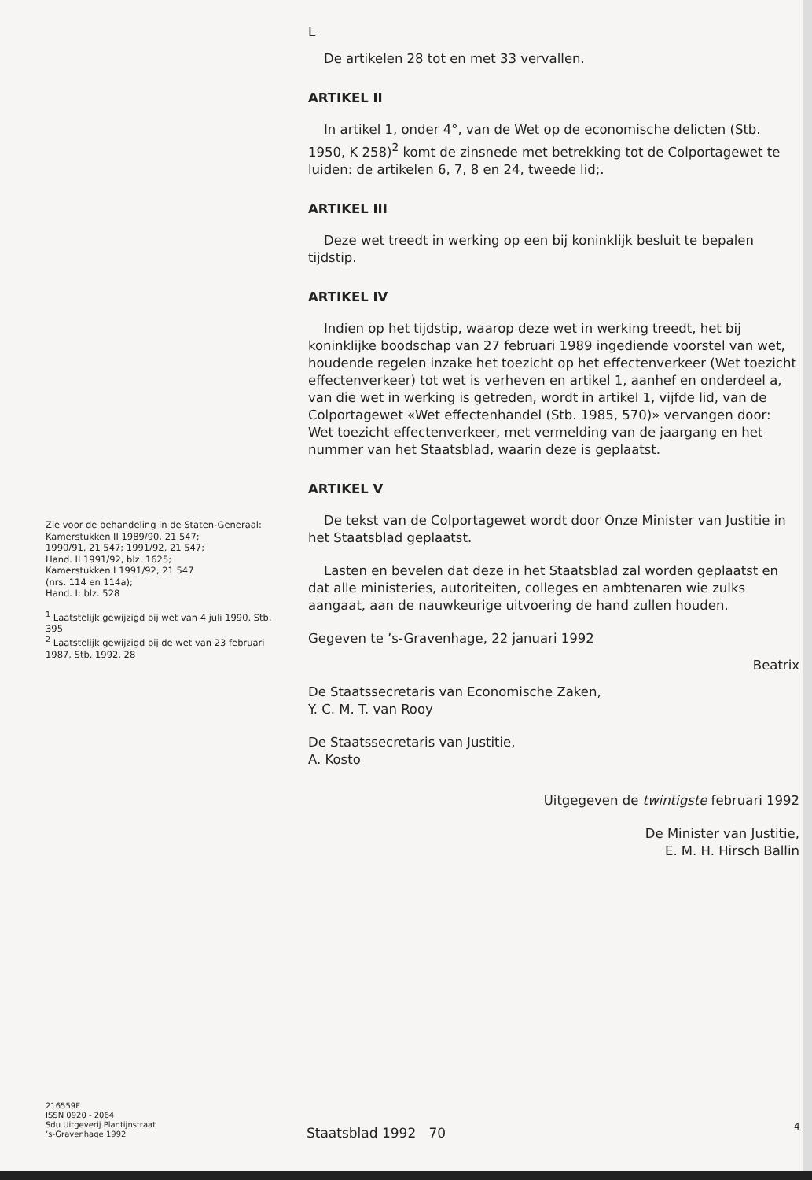L
De artikelen 28 tot en met 33 vervallen.
ARTIKEL II
In artikel 1, onder 4°, van de Wet op de economische delicten (Stb. 1950, K 258)<sup>2</sup> komt de zinsnede met betrekking tot de Colportagewet te luiden: de artikelen 6, 7, 8 en 24, tweede lid;.
ARTIKEL III
Deze wet treedt in werking op een bij koninklijk besluit te bepalen tijdstip.
ARTIKEL IV
Indien op het tijdstip, waarop deze wet in werking treedt, het bij koninklijke boodschap van 27 februari 1989 ingediende voorstel van wet, houdende regelen inzake het toezicht op het effectenverkeer (Wet toezicht effectenverkeer) tot wet is verheven en artikel 1, aanhef en onderdeel a, van die wet in werking is getreden, wordt in artikel 1, vijfde lid, van de Colportagewet «Wet effectenhandel (Stb. 1985, 570)» vervangen door: Wet toezicht effectenverkeer, met vermelding van de jaargang en het nummer van het Staatsblad, waarin deze is geplaatst.
ARTIKEL V
De tekst van de Colportagewet wordt door Onze Minister van Justitie in het Staatsblad geplaatst.
Lasten en bevelen dat deze in het Staatsblad zal worden geplaatst en dat alle ministeries, autoriteiten, colleges en ambtenaren wie zulks aangaat, aan de nauwkeurige uitvoering de hand zullen houden.
Gegeven te ’s-Gravenhage, 22 januari 1992
Beatrix
De Staatssecretaris van Economische Zaken,
Y. C. M. T. van Rooy
De Staatssecretaris van Justitie,
A. Kosto
Uitgegeven de twintigste februari 1992
De Minister van Justitie,
E. M. H. Hirsch Ballin
Zie voor de behandeling in de Staten-Generaal:
Kamerstukken II 1989/90, 21 547;
1990/91, 21 547; 1991/92, 21 547;
Hand. II 1991/92, blz. 1625;
Kamerstukken I 1991/92, 21 547
(nrs. 114 en 114a);
Hand. I: blz. 528
<sup>1</sup> Laatstelijk gewijzigd bij wet van 4 juli 1990, Stb. 395
<sup>2</sup> Laatstelijk gewijzigd bij de wet van 23 februari 1987, Stb. 1992, 28
216559F
ISSN 0920 - 2064
Sdu Uitgeverij Plantijnstraat
’s-Gravenhage 1992
Staatsblad 1992 70 4